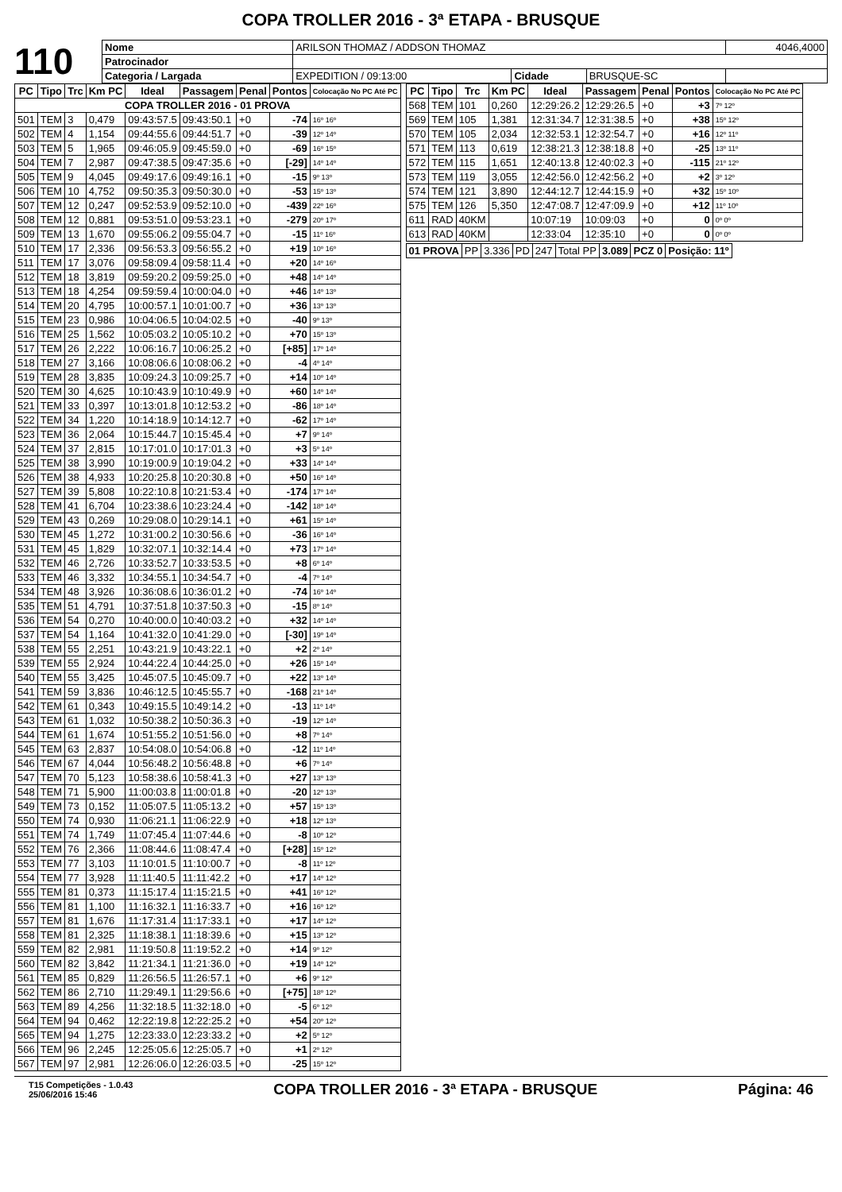COPA TROLLER 2016 - 3ª ETAPA - BRUSQUE
110
| Nome | ARILSON THOMAZ / ADDSON THOMAZ | | | 4046,4000 |
| Patrocinador | | | | |
| Categoria / Largada | EXPEDITION / 09:13:00 | Cidade | BRUSQUE-SC | |
| PC | Tipo | Trc | Km PC | Ideal | Passagem | Penal | Pontos | Colocação No PC Até PC |
| --- | --- | --- | --- | --- | --- | --- | --- | --- |
| COPA TROLLER 2016 - 01 PROVA | | | | | | | | |
| 501 | TEM | 3 | 0,479 | 09:43:57.5 | 09:43:50.1 | +0 | -74 | 16º 16º |
| 502 | TEM | 4 | 1,154 | 09:44:55.6 | 09:44:51.7 | +0 | -39 | 12º 14º |
| 503 | TEM | 5 | 1,965 | 09:46:05.9 | 09:45:59.0 | +0 | -69 | 16º 15º |
| 504 | TEM | 7 | 2,987 | 09:47:38.5 | 09:47:35.6 | +0 | [-29] | 14º 14º |
| 505 | TEM | 9 | 4,045 | 09:49:17.6 | 09:49:16.1 | +0 | -15 | 9º 13º |
| 506 | TEM | 10 | 4,752 | 09:50:35.3 | 09:50:30.0 | +0 | -53 | 15º 13º |
| 507 | TEM | 12 | 0,247 | 09:52:53.9 | 09:52:10.0 | +0 | -439 | 22º 16º |
| 508 | TEM | 12 | 0,881 | 09:53:51.0 | 09:53:23.1 | +0 | -279 | 20º 17º |
| 509 | TEM | 13 | 1,670 | 09:55:06.2 | 09:55:04.7 | +0 | -15 | 11º 16º |
| 510 | TEM | 17 | 2,336 | 09:56:53.3 | 09:56:55.2 | +0 | +19 | 10º 16º |
| 511 | TEM | 17 | 3,076 | 09:58:09.4 | 09:58:11.4 | +0 | +20 | 14º 16º |
| 512 | TEM | 18 | 3,819 | 09:59:20.2 | 09:59:25.0 | +0 | +48 | 14º 14º |
| 513 | TEM | 18 | 4,254 | 09:59:59.4 | 10:00:04.0 | +0 | +46 | 14º 13º |
| 514 | TEM | 20 | 4,795 | 10:00:57.1 | 10:01:00.7 | +0 | +36 | 13º 13º |
| 515 | TEM | 23 | 0,986 | 10:04:06.5 | 10:04:02.5 | +0 | -40 | 9º 13º |
| 516 | TEM | 25 | 1,562 | 10:05:03.2 | 10:05:10.2 | +0 | +70 | 15º 13º |
| 517 | TEM | 26 | 2,222 | 10:06:16.7 | 10:06:25.2 | +0 | [+85] | 17º 14º |
| 518 | TEM | 27 | 3,166 | 10:08:06.6 | 10:08:06.2 | +0 | -4 | 4º 14º |
| 519 | TEM | 28 | 3,835 | 10:09:24.3 | 10:09:25.7 | +0 | +14 | 10º 14º |
| 520 | TEM | 30 | 4,625 | 10:10:43.9 | 10:10:49.9 | +0 | +60 | 14º 14º |
| 521 | TEM | 33 | 0,397 | 10:13:01.8 | 10:12:53.2 | +0 | -86 | 18º 14º |
| 522 | TEM | 34 | 1,220 | 10:14:18.9 | 10:14:12.7 | +0 | -62 | 17º 14º |
| 523 | TEM | 36 | 2,064 | 10:15:44.7 | 10:15:45.4 | +0 | +7 | 9º 14º |
| 524 | TEM | 37 | 2,815 | 10:17:01.0 | 10:17:01.3 | +0 | +3 | 5º 14º |
| 525 | TEM | 38 | 3,990 | 10:19:00.9 | 10:19:04.2 | +0 | +33 | 14º 14º |
| 526 | TEM | 38 | 4,933 | 10:20:25.8 | 10:20:30.8 | +0 | +50 | 16º 14º |
| 527 | TEM | 39 | 5,808 | 10:22:10.8 | 10:21:53.4 | +0 | -174 | 17º 14º |
| 528 | TEM | 41 | 6,704 | 10:23:38.6 | 10:23:24.4 | +0 | -142 | 18º 14º |
| 529 | TEM | 43 | 0,269 | 10:29:08.0 | 10:29:14.1 | +0 | +61 | 15º 14º |
| 530 | TEM | 45 | 1,272 | 10:31:00.2 | 10:30:56.6 | +0 | -36 | 16º 14º |
| 531 | TEM | 45 | 1,829 | 10:32:07.1 | 10:32:14.4 | +0 | +73 | 17º 14º |
| 532 | TEM | 46 | 2,726 | 10:33:52.7 | 10:33:53.5 | +0 | +8 | 6º 14º |
| 533 | TEM | 46 | 3,332 | 10:34:55.1 | 10:34:54.7 | +0 | -4 | 7º 14º |
| 534 | TEM | 48 | 3,926 | 10:36:08.6 | 10:36:01.2 | +0 | -74 | 16º 14º |
| 535 | TEM | 51 | 4,791 | 10:37:51.8 | 10:37:50.3 | +0 | -15 | 8º 14º |
| 536 | TEM | 54 | 0,270 | 10:40:00.0 | 10:40:03.2 | +0 | +32 | 14º 14º |
| 537 | TEM | 54 | 1,164 | 10:41:32.0 | 10:41:29.0 | +0 | [-30] | 19º 14º |
| 538 | TEM | 55 | 2,251 | 10:43:21.9 | 10:43:22.1 | +0 | +2 | 2º 14º |
| 539 | TEM | 55 | 2,924 | 10:44:22.4 | 10:44:25.0 | +0 | +26 | 15º 14º |
| 540 | TEM | 55 | 3,425 | 10:45:07.5 | 10:45:09.7 | +0 | +22 | 13º 14º |
| 541 | TEM | 59 | 3,836 | 10:46:12.5 | 10:45:55.7 | +0 | -168 | 21º 14º |
| 542 | TEM | 61 | 0,343 | 10:49:15.5 | 10:49:14.2 | +0 | -13 | 11º 14º |
| 543 | TEM | 61 | 1,032 | 10:50:38.2 | 10:50:36.3 | +0 | -19 | 12º 14º |
| 544 | TEM | 61 | 1,674 | 10:51:55.2 | 10:51:56.0 | +0 | +8 | 7º 14º |
| 545 | TEM | 63 | 2,837 | 10:54:08.0 | 10:54:06.8 | +0 | -12 | 11º 14º |
| 546 | TEM | 67 | 4,044 | 10:56:48.2 | 10:56:48.8 | +0 | +6 | 7º 14º |
| 547 | TEM | 70 | 5,123 | 10:58:38.6 | 10:58:41.3 | +0 | +27 | 13º 13º |
| 548 | TEM | 71 | 5,900 | 11:00:03.8 | 11:00:01.8 | +0 | -20 | 12º 13º |
| 549 | TEM | 73 | 0,152 | 11:05:07.5 | 11:05:13.2 | +0 | +57 | 15º 13º |
| 550 | TEM | 74 | 0,930 | 11:06:21.1 | 11:06:22.9 | +0 | +18 | 12º 13º |
| 551 | TEM | 74 | 1,749 | 11:07:45.4 | 11:07:44.6 | +0 | -8 | 10º 12º |
| 552 | TEM | 76 | 2,366 | 11:08:44.6 | 11:08:47.4 | +0 | [+28] | 15º 12º |
| 553 | TEM | 77 | 3,103 | 11:10:01.5 | 11:10:00.7 | +0 | -8 | 11º 12º |
| 554 | TEM | 77 | 3,928 | 11:11:40.5 | 11:11:42.2 | +0 | +17 | 14º 12º |
| 555 | TEM | 81 | 0,373 | 11:15:17.4 | 11:15:21.5 | +0 | +41 | 16º 12º |
| 556 | TEM | 81 | 1,100 | 11:16:32.1 | 11:16:33.7 | +0 | +16 | 16º 12º |
| 557 | TEM | 81 | 1,676 | 11:17:31.4 | 11:17:33.1 | +0 | +17 | 14º 12º |
| 558 | TEM | 81 | 2,325 | 11:18:38.1 | 11:18:39.6 | +0 | +15 | 13º 12º |
| 559 | TEM | 82 | 2,981 | 11:19:50.8 | 11:19:52.2 | +0 | +14 | 9º 12º |
| 560 | TEM | 82 | 3,842 | 11:21:34.1 | 11:21:36.0 | +0 | +19 | 14º 12º |
| 561 | TEM | 85 | 0,829 | 11:26:56.5 | 11:26:57.1 | +0 | +6 | 9º 12º |
| 562 | TEM | 86 | 2,710 | 11:29:49.1 | 11:29:56.6 | +0 | [+75] | 18º 12º |
| 563 | TEM | 89 | 4,256 | 11:32:18.5 | 11:32:18.0 | +0 | -5 | 6º 12º |
| 564 | TEM | 94 | 0,462 | 12:22:19.8 | 12:22:25.2 | +0 | +54 | 20º 12º |
| 565 | TEM | 94 | 1,275 | 12:23:33.0 | 12:23:33.2 | +0 | +2 | 5º 12º |
| 566 | TEM | 96 | 2,245 | 12:25:05.6 | 12:25:05.7 | +0 | +1 | 2º 12º |
| 567 | TEM | 97 | 2,981 | 12:26:06.0 | 12:26:03.5 | +0 | -25 | 15º 12º |
| PC | Tipo | Trc | Km PC | Ideal | Passagem | Penal | Pontos | Colocação No PC Até PC |
| --- | --- | --- | --- | --- | --- | --- | --- | --- |
| 568 | TEM | 101 | 0,260 | 12:29:26.2 | 12:29:26.5 | +0 | +3 | 7º 12º |
| 569 | TEM | 105 | 1,381 | 12:31:34.7 | 12:31:38.5 | +0 | +38 | 15º 12º |
| 570 | TEM | 105 | 2,034 | 12:32:53.1 | 12:32:54.7 | +0 | +16 | 12º 11º |
| 571 | TEM | 113 | 0,619 | 12:38:21.3 | 12:38:18.8 | +0 | -25 | 13º 11º |
| 572 | TEM | 115 | 1,651 | 12:40:13.8 | 12:40:02.3 | +0 | -115 | 21º 12º |
| 573 | TEM | 119 | 3,055 | 12:42:56.0 | 12:42:56.2 | +0 | +2 | 3º 12º |
| 574 | TEM | 121 | 3,890 | 12:44:12.7 | 12:44:15.9 | +0 | +32 | 15º 10º |
| 575 | TEM | 126 | 5,350 | 12:47:08.7 | 12:47:09.9 | +0 | +12 | 11º 10º |
| 611 | RAD | 40KM | | 10:07:19 | 10:09:03 | +0 | 0 | 0º 0º |
| 613 | RAD | 40KM | | 12:33:04 | 12:35:10 | +0 | 0 | 0º 0º |
| 01 PROVA | PP | 3.336 | PD | 247 | Total PP | 3.089 | PCZ 0 | Posição: 11º |
T15 Competições - 1.0.43
25/06/2016 15:46 COPA TROLLER 2016 - 3ª ETAPA - BRUSQUE Página: 46